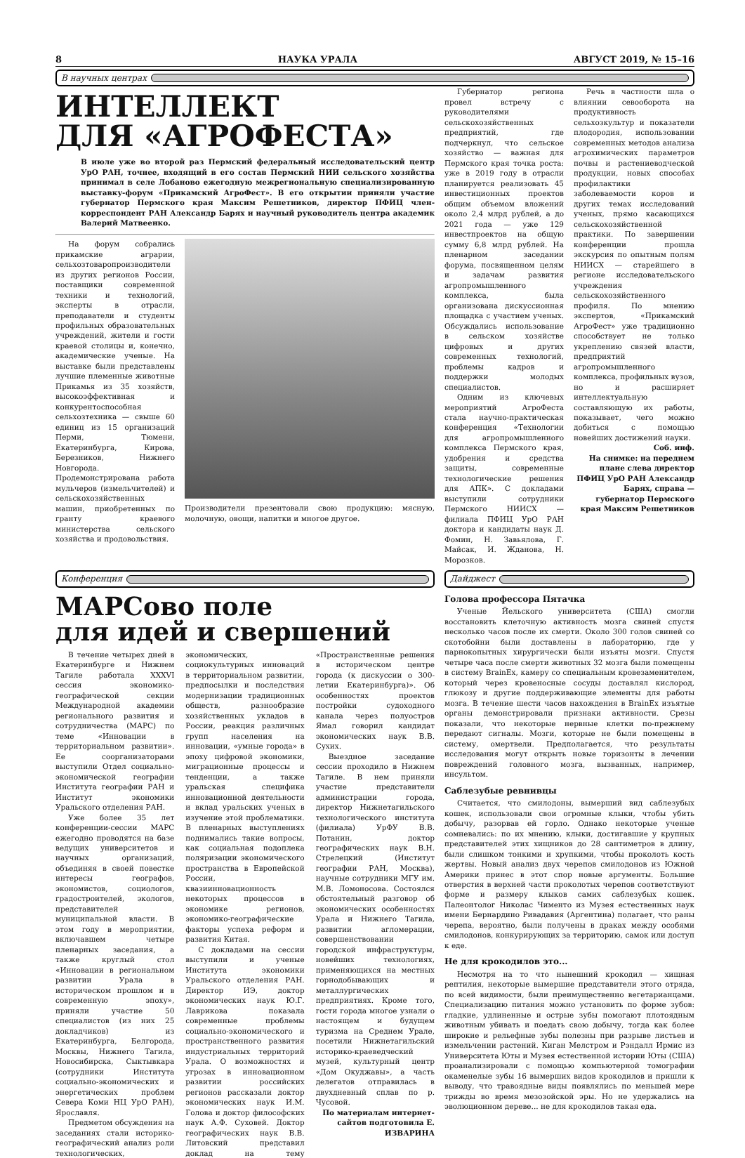8 НАУКА УРАЛА АВГУСТ 2019, № 15–16
В научных центрах
ИНТЕЛЛЕКТ
ДЛЯ «АГРОФЕСТА»
В июле уже во второй раз Пермский федеральный исследовательский центр УрО РАН, точнее, входящий в его состав Пермский НИИ сельского хозяйства принимал в селе Лобаново ежегодную межрегиональную специализированную выставку-форум «Прикамский АгроФест». В его открытии приняли участие губернатор Пермского края Максим Решетников, директор ПФИЦ член-корреспондент РАН Александр Барях и научный руководитель центра академик Валерий Матвеенко.
На форум собрались прикамские аграрии, сельхозтоваропроизводители из других регионов России, поставщики современной техники и технологий, эксперты в отрасли, преподаватели и студенты профильных образовательных учреждений, жители и гости краевой столицы и, конечно, академические ученые. На выставке были представлены лучшие племенные животные Прикамья из 35 хозяйств, высокоэффективная и конкурентоспособная сельхозтехника — свыше 60 единиц из 15 организаций Перми, Тюмени, Екатеринбурга, Кирова, Березников, Нижнего Новгорода. Продемонстрирована работа мульчеров (измельчителей) и сельскохозяйственных машин, приобретенных по гранту краевого министерства сельского хозяйства и продовольствия.
Производители презентовали свою продукцию: мясную, молочную, овощи, напитки и многое другое.
Губернатор региона провел встречу с руководителями сельскохозяйственных предприятий, где подчеркнул, что сельское хозяйство — важная для Пермского края точка роста: уже в 2019 году в отрасли планируется реализовать 45 инвестиционных проектов общим объемом вложений около 2,4 млрд рублей, а до 2021 года — уже 129 инвестпроектов на общую сумму 6,8 млрд рублей. На пленарном заседании форума, посвященном целям и задачам развития агропромышленного комплекса, была организована дискуссионная площадка с участием ученых. Обсуждались использование в сельском хозяйстве цифровых и других современных технологий, проблемы кадров и поддержки молодых специалистов.
Одним из ключевых мероприятий АгроФеста стала научно-практическая конференция «Технологии для агропромышленного комплекса Пермского края, удобрения и средства защиты, современные технологические решения для АПК». С докладами выступили сотрудники Пермского НИИСХ — филиала ПФИЦ УрО РАН доктора и кандидаты наук Д. Фомин, Н. Завьялова, Г. Майсак, И. Жданова, Н. Морозков.
Речь в частности шла о влиянии севооборота на продуктивность сельхозкультур и показатели плодородия, использовании современных методов анализа агрохимических параметров почвы и растениеводческой продукции, новых способах профилактики заболеваемости коров и других темах исследований ученых, прямо касающихся сельскохозяйственной практики. По завершении конференции прошла экскурсия по опытным полям НИИСХ — старейшего в регионе исследовательского учреждения сельскохозяйственного профиля. По мнению экспертов, «Прикамский АгроФест» уже традиционно способствует не только укреплению связей власти, предприятий агропромышленного комплекса, профильных вузов, но и расширяет интеллектуальную составляющую их работы, показывает, чего можно добиться с помощью новейших достижений науки.
Соб. инф.
На снимке: на переднем плане слева директор ПФИЦ УрО РАН Александр Барях, справа — губернатор Пермского края Максим Решетников
Конференция
МАРСово поле
для идей и свершений
В течение четырех дней в Екатеринбурге и Нижнем Тагиле работала XXXVI сессия экономико-географической секции Международной академии регионального развития и сотрудничества (МАРС) по теме «Инновации в территориальном развитии». Ее соорганизаторами выступили Отдел социально-экономической географии Института географии РАН и Институт экономики Уральского отделения РАН.
Уже более 35 лет конференции-сессии МАРС ежегодно проводятся на базе ведущих университетов и научных организаций, объединяя в своей повестке интересы географов, экономистов, социологов, градостроителей, экологов, представителей муниципальной власти. В этом году в мероприятии, включавшем четыре пленарных заседания, а также круглый стол «Инновации в региональном развитии Урала в историческом прошлом и в современную эпоху», приняли участие 50 специалистов (из них 25 докладчиков) из Екатеринбурга, Белгорода, Москвы, Нижнего Тагила, Новосибирска, Сыктывкара (сотрудники Института социально-экономических и энергетических проблем Севера Коми НЦ УрО РАН), Ярославля.
Предметом обсуждения на заседаниях стали историко-географический анализ роли технологических, экономических, социокультурных инноваций в территориальном развитии, предпосылки и последствия модернизации традиционных обществ, разнообразие хозяйственных укладов в России, реакция различных групп населения на инновации, «умные города» в эпоху цифровой экономики, миграционные процессы и тенденции, а также уральская специфика инновационной деятельности и вклад уральских ученых в изучение этой проблематики. В пленарных выступлениях поднимались такие вопросы, как социальная подоплека поляризации экономического пространства в Европейской России, квазиинновационность некоторых процессов в экономике регионов, экономико-географические факторы успеха реформ и развития Китая.
С докладами на сессии выступили и ученые Института экономики Уральского отделения РАН. Директор ИЭ, доктор экономических наук Ю.Г. Лаврикова показала современные проблемы социально-экономического и пространственного развития индустриальных территорий Урала. О возможностях и угрозах в инновационном развитии российских регионов рассказали доктор экономических наук И.М. Голова и доктор философских наук А.Ф. Суховей. Доктор географических наук В.В. Литовский представил доклад на тему «Пространственные решения в историческом центре города (к дискуссии о 300-летии Екатеринбурга)». Об особенностях проектов постройки судоходного канала через полуостров Ямал говорил кандидат экономических наук В.В. Сухих.
Выездное заседание сессии проходило в Нижнем Тагиле. В нем приняли участие представители администрации города, директор Нижнетагильского технологического института (филиала) УрФУ В.В. Потанин, доктор географических наук В.Н. Стрелецкий (Институт географии РАН, Москва), научные сотрудники МГУ им. М.В. Ломоносова. Состоялся обстоятельный разговор об экономических особенностях Урала и Нижнего Тагила, развитии агломерации, совершенствовании городской инфраструктуры, новейших технологиях, применяющихся на местных горнодобывающих и металлургических предприятиях. Кроме того, гости города многое узнали о настоящем и будущем туризма на Среднем Урале, посетили Нижнетагильский историко-краеведческий музей, культурный центр «Дом Окуджавы», а часть делегатов отправилась в двухдневный сплав по р. Чусовой.
По материалам интернет-сайтов подготовила Е. ИЗВАРИНА
Дайджест
Голова профессора Пятачка
Ученые Йельского университета (США) смогли восстановить клеточную активность мозга свиней спустя несколько часов после их смерти. Около 300 голов свиней со скотобойни были доставлены в лабораторию, где у парнокопытных хирургически были изъяты мозги. Спустя четыре часа после смерти животных 32 мозга были помещены в систему BrainEx, камеру со специальным кровезаменителем, который через кровеносные сосуды доставлял кислород, глюкозу и другие поддерживающие элементы для работы мозга. В течение шести часов нахождения в BrainEx изъятые органы демонстрировали признаки активности. Срезы показали, что некоторые нервные клетки по-прежнему передают сигналы. Мозги, которые не были помещены в систему, омертвели. Предполагается, что результаты исследования могут открыть новые горизонты в лечении повреждений головного мозга, вызванных, например, инсультом.
Саблезубые ревнивцы
Считается, что смилодоны, вымерший вид саблезубых кошек, использовали свои огромные клыки, чтобы убить добычу, разорвав ей горло. Однако некоторые ученые сомневались: по их мнению, клыки, достигавшие у крупных представителей этих хищников до 28 сантиметров в длину, были слишком тонкими и хрупкими, чтобы проколоть кость жертвы. Новый анализ двух черепов смилодонов из Южной Америки принес в этот спор новые аргументы. Большие отверстия в верхней части проколотых черепов соответствуют форме и размеру клыков самих саблезубых кошек. Палеонтолог Николас Чименто из Музея естественных наук имени Бернардино Ривадавия (Аргентина) полагает, что раны черепа, вероятно, были получены в драках между особями смилодонов, конкурирующих за территорию, самок или доступ к еде.
Не для крокодилов это...
Несмотря на то что нынешний крокодил — хищная рептилия, некоторые вымершие представители этого отряда, по всей видимости, были преимущественно вегетарианцами. Специализацию питания можно установить по форме зубов: гладкие, удлиненные и острые зубы помогают плотоядным животным убивать и поедать свою добычу, тогда как более широкие и рельефные зубы полезны при разрыве листьев и измельчении растений. Киган Мелстром и Рэндалл Ирмис из Университета Юты и Музея естественной истории Юты (США) проанализировали с помощью компьютерной томографии окаменелые зубы 16 вымерших видов крокодилов и пришли к выводу, что травоядные виды появлялись по меньшей мере трижды во время мезозойской эры. Но не удержались на эволюционном дереве... не для крокодилов такая еда.